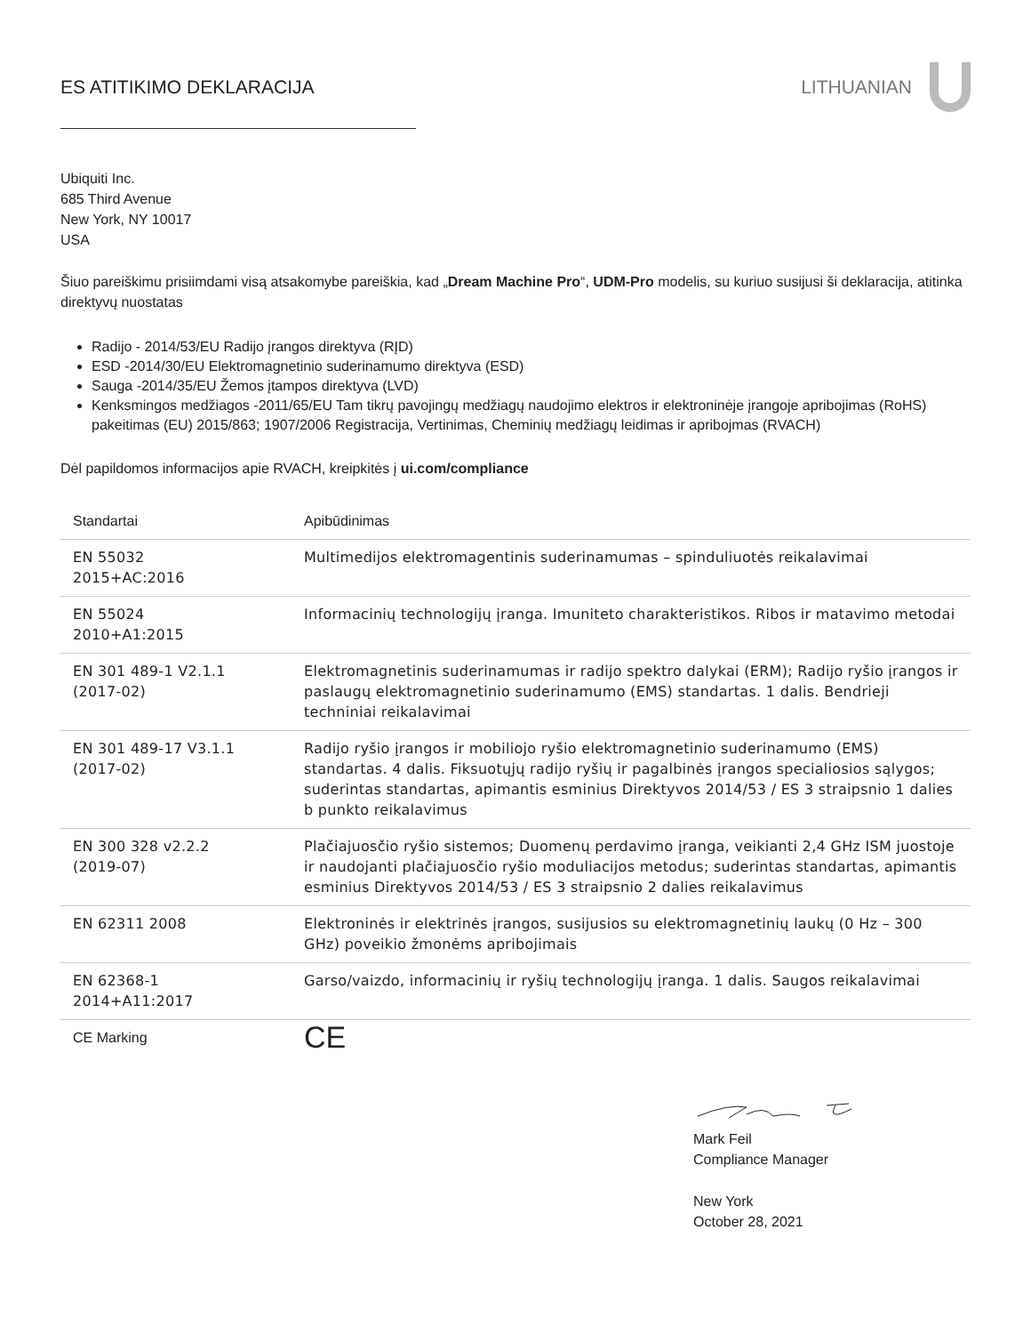ES ATITIKIMO DEKLARACIJA LITHUANIAN
Ubiquiti Inc.
685 Third Avenue
New York, NY 10017
USA
Šiuo pareiškimu prisiimdami visą atsakomybe pareiškia, kad „Dream Machine Pro“, UDM-Pro modelis, su kuriuo susijusi ši deklaracija, atitinka direktyvų nuostatas
Radijo - 2014/53/EU Radijo įrangos direktyva (RĮD)
ESD -2014/30/EU Elektromagnetinio suderinamumo direktyva (ESD)
Sauga -2014/35/EU Žemos įtampos direktyva (LVD)
Kenksmingos medžiagos -2011/65/EU Tam tikrų pavojingų medžiagų naudojimo elektros ir elektroninėje įrangoje apribojimas (RoHS) pakeitimas (EU) 2015/863; 1907/2006 Registracija, Vertinimas, Cheminių medžiagų leidimas ir apribojmas (RVACH)
Dėl papildomos informacijos apie RVACH, kreipkitės į ui.com/compliance
| Standartai | Apibūdinimas |
| EN 55032 2015+AC:2016 | Multimedijos elektromagentinis suderinamumas – spinduliuotės reikalavimai |
| EN 55024 2010+A1:2015 | Informacinių technologijų įranga. Imuniteto charakteristikos. Ribos ir matavimo metodai |
| EN 301 489-1 V2.1.1 (2017-02) | Elektromagnetinis suderinamumas ir radijo spektro dalykai (ERM); Radijo ryšio įrangos ir paslaugų elektromagnetinio suderinamumo (EMS) standartas. 1 dalis. Bendrieji techniniai reikalavimai |
| EN 301 489-17 V3.1.1 (2017-02) | Radijo ryšio įrangos ir mobiliojo ryšio elektromagnetinio suderinamumo (EMS) standartas. 4 dalis. Fiksuotųjų radijo ryšių ir pagalbinės įrangos specialiosios sąlygos; suderintas standartas, apimantis esminius Direktyvos 2014/53 / ES 3 straipsnio 1 dalies b punkto reikalavimus |
| EN 300 328 v2.2.2 (2019-07) | Plačiajuosčio ryšio sistemos; Duomenų perdavimo įranga, veikianti 2,4 GHz ISM juostoje ir naudojanti plačiajuosčio ryšio moduliacijos metodus; suderintas standartas, apimantis esminius Direktyvos 2014/53 / ES 3 straipsnio 2 dalies reikalavimus |
| EN 62311 2008 | Elektroninės ir elektrinės įrangos, susijusios su elektromagnetinių laukų (0 Hz – 300 GHz) poveikio žmonėms apribojimais |
| EN 62368-1 2014+A11:2017 | Garso/vaizdo, informacinių ir ryšių technologijų įranga. 1 dalis. Saugos reikalavimai |
| CE Marking | CE |
Mark Feil
Compliance Manager
New York
October 28, 2021